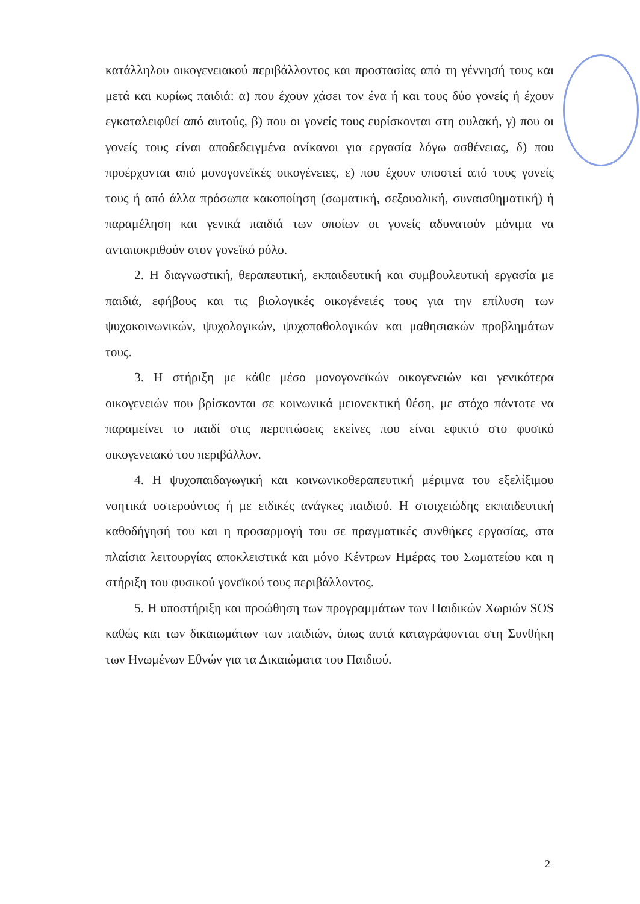κατάλληλου οικογενειακού περιβάλλοντος και προστασίας από τη γέννησή τους και μετά και κυρίως παιδιά: α) που έχουν χάσει τον ένα ή και τους δύο γονείς ή έχουν εγκαταλειφθεί από αυτούς, β) που οι γονείς τους ευρίσκονται στη φυλακή, γ) που οι γονείς τους είναι αποδεδειγμένα ανίκανοι για εργασία λόγω ασθένειας, δ) που προέρχονται από μονογονεϊκές οικογένειες, ε) που έχουν υποστεί από τους γονείς τους ή από άλλα πρόσωπα κακοποίηση (σωματική, σεξουαλική, συναισθηματική) ή παραμέληση και γενικά παιδιά των οποίων οι γονείς αδυνατούν μόνιμα να ανταποκριθούν στον γονεϊκό ρόλο.
2. Η διαγνωστική, θεραπευτική, εκπαιδευτική και συμβουλευτική εργασία με παιδιά, εφήβους και τις βιολογικές οικογένειές τους για την επίλυση των ψυχοκοινωνικών, ψυχολογικών, ψυχοπαθολογικών και μαθησιακών προβλημάτων τους.
3. Η στήριξη με κάθε μέσο μονογονεϊκών οικογενειών και γενικότερα οικογενειών που βρίσκονται σε κοινωνικά μειονεκτική θέση, με στόχο πάντοτε να παραμείνει το παιδί στις περιπτώσεις εκείνες που είναι εφικτό στο φυσικό οικογενειακό του περιβάλλον.
4. Η ψυχοπαιδαγωγική και κοινωνικοθεραπευτική μέριμνα του εξελίξιμου νοητικά υστερούντος ή με ειδικές ανάγκες παιδιού. Η στοιχειώδης εκπαιδευτική καθοδήγησή του και η προσαρμογή του σε πραγματικές συνθήκες εργασίας, στα πλαίσια λειτουργίας αποκλειστικά και μόνο Κέντρων Ημέρας του Σωματείου και η στήριξη του φυσικού γονεϊκού τους περιβάλλοντος.
5. Η υποστήριξη και προώθηση των προγραμμάτων των Παιδικών Χωριών SOS καθώς και των δικαιωμάτων των παιδιών, όπως αυτά καταγράφονται στη Συνθήκη των Ηνωμένων Εθνών για τα Δικαιώματα του Παιδιού.
2